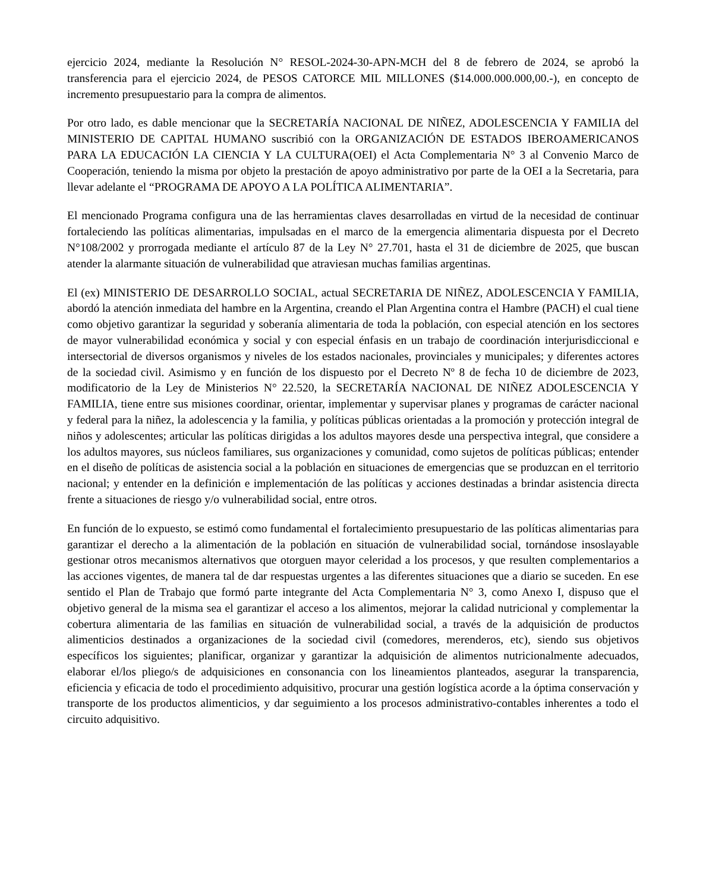ejercicio 2024, mediante la Resolución N° RESOL-2024-30-APN-MCH del 8 de febrero de 2024, se aprobó la transferencia para el ejercicio 2024, de PESOS CATORCE MIL MILLONES ($14.000.000.000,00.-), en concepto de incremento presupuestario para la compra de alimentos.
Por otro lado, es dable mencionar que la SECRETARÍA NACIONAL DE NIÑEZ, ADOLESCENCIA Y FAMILIA del MINISTERIO DE CAPITAL HUMANO suscribió con la ORGANIZACIÓN DE ESTADOS IBEROAMERICANOS PARA LA EDUCACIÓN LA CIENCIA Y LA CULTURA(OEI) el Acta Complementaria N° 3 al Convenio Marco de Cooperación, teniendo la misma por objeto la prestación de apoyo administrativo por parte de la OEI a la Secretaria, para llevar adelante el “PROGRAMA DE APOYO A LA POLÍTICA ALIMENTARIA”.
El mencionado Programa configura una de las herramientas claves desarrolladas en virtud de la necesidad de continuar fortaleciendo las políticas alimentarias, impulsadas en el marco de la emergencia alimentaria dispuesta por el Decreto N°108/2002 y prorrogada mediante el artículo 87 de la Ley N° 27.701, hasta el 31 de diciembre de 2025, que buscan atender la alarmante situación de vulnerabilidad que atraviesan muchas familias argentinas.
El (ex) MINISTERIO DE DESARROLLO SOCIAL, actual SECRETARIA DE NIÑEZ, ADOLESCENCIA Y FAMILIA, abordó la atención inmediata del hambre en la Argentina, creando el Plan Argentina contra el Hambre (PACH) el cual tiene como objetivo garantizar la seguridad y soberanía alimentaria de toda la población, con especial atención en los sectores de mayor vulnerabilidad económica y social y con especial énfasis en un trabajo de coordinación interjurisdiccional e intersectorial de diversos organismos y niveles de los estados nacionales, provinciales y municipales; y diferentes actores de la sociedad civil. Asimismo y en función de los dispuesto por el Decreto Nº 8 de fecha 10 de diciembre de 2023, modificatorio de la Ley de Ministerios N° 22.520, la SECRETARÍA NACIONAL DE NIÑEZ ADOLESCENCIA Y FAMILIA, tiene entre sus misiones coordinar, orientar, implementar y supervisar planes y programas de carácter nacional y federal para la niñez, la adolescencia y la familia, y políticas públicas orientadas a la promoción y protección integral de niños y adolescentes; articular las políticas dirigidas a los adultos mayores desde una perspectiva integral, que considere a los adultos mayores, sus núcleos familiares, sus organizaciones y comunidad, como sujetos de políticas públicas; entender en el diseño de políticas de asistencia social a la población en situaciones de emergencias que se produzcan en el territorio nacional; y entender en la definición e implementación de las políticas y acciones destinadas a brindar asistencia directa frente a situaciones de riesgo y/o vulnerabilidad social, entre otros.
En función de lo expuesto, se estimó como fundamental el fortalecimiento presupuestario de las políticas alimentarias para garantizar el derecho a la alimentación de la población en situación de vulnerabilidad social, tornándose insoslayable gestionar otros mecanismos alternativos que otorguen mayor celeridad a los procesos, y que resulten complementarios a las acciones vigentes, de manera tal de dar respuestas urgentes a las diferentes situaciones que a diario se suceden. En ese sentido el Plan de Trabajo que formó parte integrante del Acta Complementaria N° 3, como Anexo I, dispuso que el objetivo general de la misma sea el garantizar el acceso a los alimentos, mejorar la calidad nutricional y complementar la cobertura alimentaria de las familias en situación de vulnerabilidad social, a través de la adquisición de productos alimenticios destinados a organizaciones de la sociedad civil (comedores, merenderos, etc), siendo sus objetivos específicos los siguientes; planificar, organizar y garantizar la adquisición de alimentos nutricionalmente adecuados, elaborar el/los pliego/s de adquisiciones en consonancia con los lineamientos planteados, asegurar la transparencia, eficiencia y eficacia de todo el procedimiento adquisitivo, procurar una gestión logística acorde a la óptima conservación y transporte de los productos alimenticios, y dar seguimiento a los procesos administrativo-contables inherentes a todo el circuito adquisitivo.